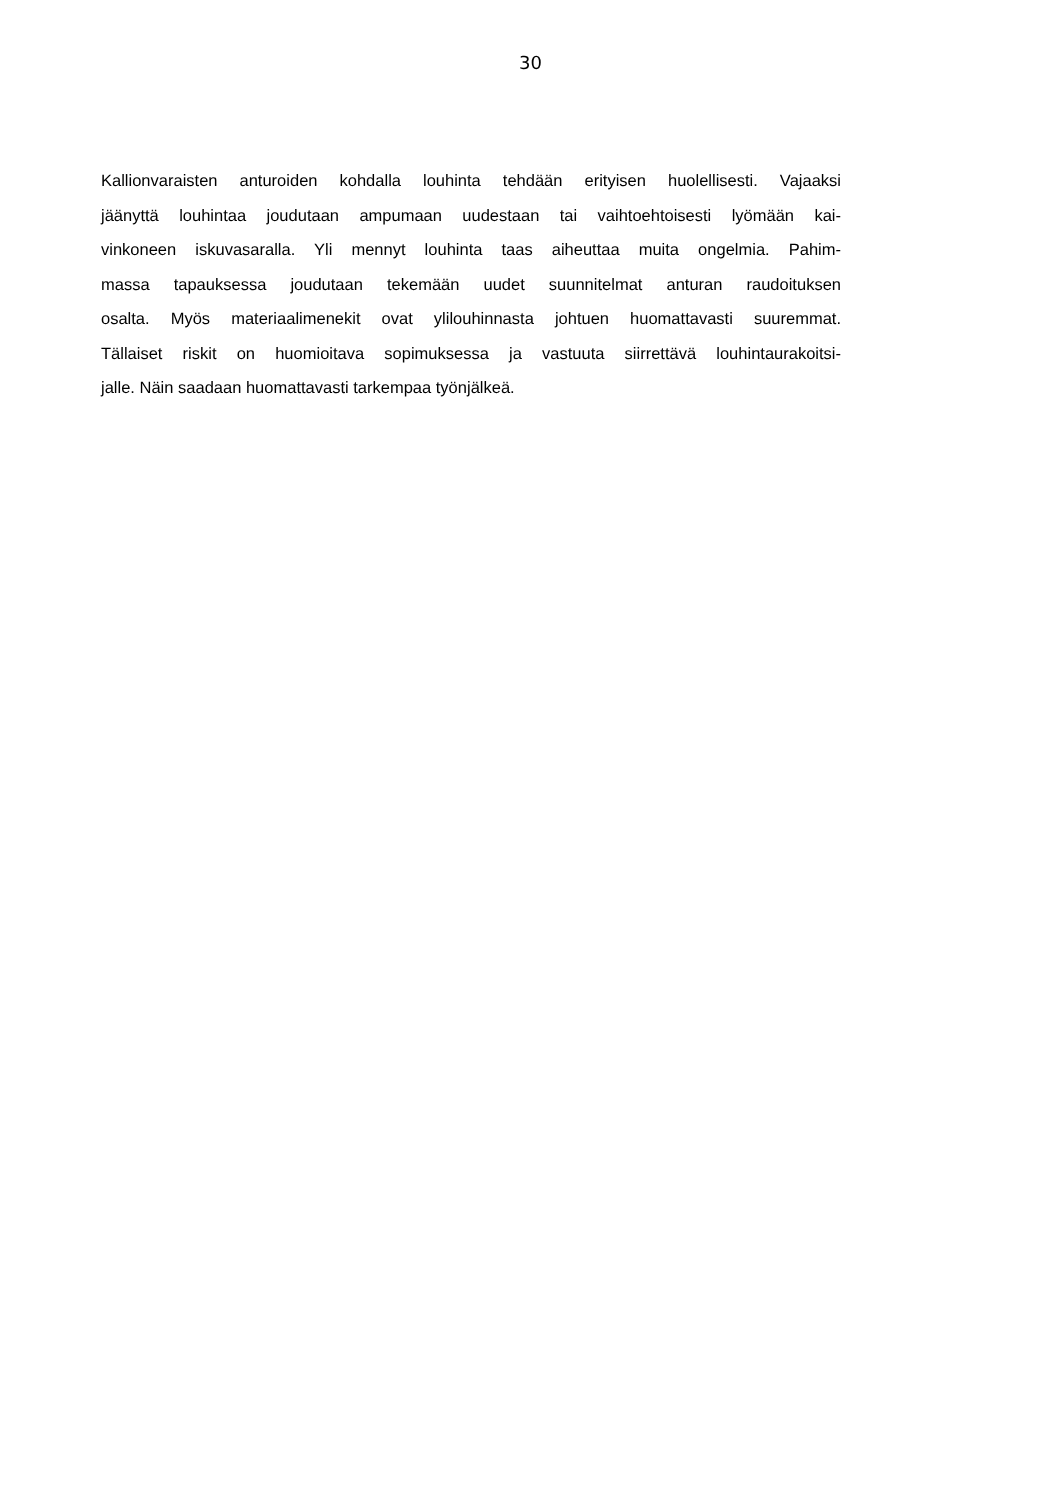30
Kallionvaraisten anturoiden kohdalla louhinta tehdään erityisen huolellisesti. Vajaaksi
jäänyttä louhintaa joudutaan ampumaan uudestaan tai vaihtoehtoisesti lyömään kai-
vinkoneen iskuvasaralla. Yli mennyt louhinta taas aiheuttaa muita ongelmia. Pahim-
massa tapauksessa joudutaan tekemään uudet suunnitelmat anturan raudoituksen
osalta. Myös materiaalimenekit ovat ylilouhinnasta johtuen huomattavasti suuremmat.
Tällaiset riskit on huomioitava sopimuksessa ja vastuuta siirrettävä louhintaurakoitsi-
jalle. Näin saadaan huomattavasti tarkempaa työnjälkeä.